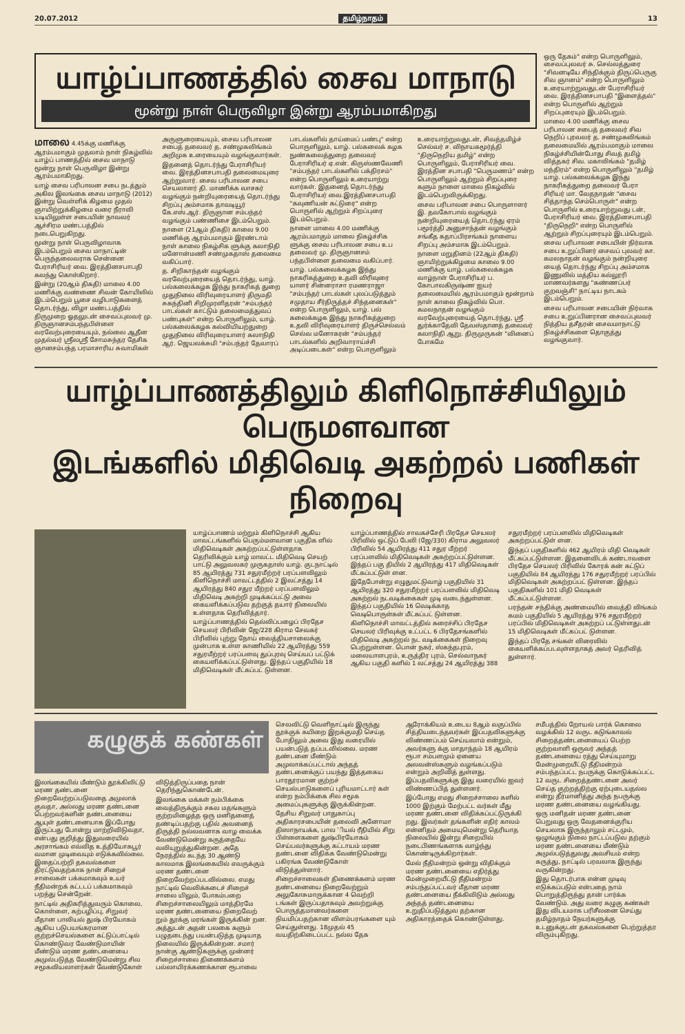20.07.2012 தமிழ்நாதம் 13
யாழ்ப்பாணத்தில் சைவ மாநாடு
மூன்று நாள் பெருவிழா இன்று ஆரம்பமாகிறது
மாலை 4.45க்கு மணிக்கு ஆரம்பமாகும் முதலாம் நாள் நிகழ்வில் யாழ்ப் பாணத்தில் சைவ மாநாடு மூன்று நாள் பெருவிழா இன்று ஆரம்பமாகிறது.
யாழ் சைவ பரிபாலன சபை நடத்தும் அகில இலங்கை சைவ மாநாடு (2012) இன்று வெள்ளிக் கிழமை முதல் ஞாயிற்றுக்கிழமை வரை நீராவி யடியிலுள்ள சபையின் நாவலர் ஆச்சிரம மண்டபத்தில் நடைபெறுகிறது.
மூன்று நாள் பெருவிழாவாக இடம்பெறும் சைவ மாநாட்டின் பெருந்தலைவராக சென்னை பேராசிரியர் வை. இரத்தினசபாபதி கலந்து கொள்கிறார்.
இன்று (20ஆம் திகதி) மாலை 4.00 மணிக்கு வண்ணை சிவன் கோயிலில் இடம்பெறும் பூசை வழிபாடுகளைத் தொடர்ந்து, விழா மண்டபத்தில் திருமுறை ஓதலுடன் சைவப்புலவர் மு. திருஞானசம்பந்தபிள்ளை வரவேற்புரையையும், நல்லை ஆதீன முதல்வர் ஸ்ரீலஸ்ரீ சோமசுந்தர தேசிக ஞானசம்பந்த பரமாசாரிய சுவாமிகள் அருளுரையையும், சைவ பரிபாலன சபைத் தலைவர் த. சண்முகலிங்கம் அறிமுக உரையையும் வழங்குவார்கள்.
இதனைத் தொடர்ந்து பேராசிரியர் வை. இரத்தினசபாபதி தலைமையுரை ஆற்றுவார். சைவ பரிபாலன சபை செயலாளர் தி. மாணிக்க வாசகர் வழங்கும் நன்றியுரையைத் தொடர்ந்து சிறப்பு அம்சமாக தாவடியூர் கே.எஸ்.ஆர். திருஞான சம்பந்தர் வழங்கும் பண்ணிசை இடம்பெறும்.
நாளை (21ஆம் திகதி) காலை 9.00 மணிக்கு ஆரம்பமாகும் இரண்டாம் நாள் காலை நிகழ்சிக ளுக்கு கலாநிதி மனோன்மணி சண்முகதாஸ் தலைமை வகிப்பார்.
த. சிறிகாந்தன் வழங்கும் வரவேற்புரையைத் தொடர்ந்து, யாழ். பல்கலைக்கழக இந்து நாகரிகத் துறை முதுநிலை விரிவுரையாளர் திருமதி சுகந்தினி சிறிமுரளிதரன் "சம்பந்தர் பாடல்கள் காட்டும் தலைமைத்துவப் பண்புகள்" என்ற பொருளிலும், யாழ். பல்கலைக்கழக கல்வியியற்துறை முதுநிலை விரிவுரையாளர் கலாநிதி ஆர். ஜெயலக்சுமி "சம்பந்தர் தேவாரப் பாடல்களில் தாய்மைப் பண்பு" என்ற பொருளிலும், யாழ். பல்கலைக் கழக நுண்கலைத்துறை தலைவர் பேராசிரியர் ஏ.என். கிருஸ்ணவேணி "சம்பந்தர் பாடல்களில் பக்திரசம்" என்ற பொருளிலும் உரையாற்று வார்கள். இதனைத் தொடர்ந்து பேராசிரியர் வை.இரத்தினசபாபதி "கவுணியன் கட்டுரை" என்ற பொருளில் ஆற்றும் சிறப்புரை இடம்பெறும்.
நாளை மாலை 4.00 மணிக்கு ஆரம்பமாகும் மாலை நிகழ்ச்சிக ளுக்கு சைவ பரிபாலன சபை உப தலைவர் மு. திருஞானசம் பந்தபிள்ளை தலைமை வகிப்பார்.
யாழ். பல்கலைக்கழக இந்து நாகரிகத்துறை உதவி விரிவுரை யாளர் சின்னராசா ரமணராஜா "சம்பந்தர் பாடல்கள் புலப்படுத்தும் சமுதாய சீர்திருத்தச் சிந்தனைகள்" என்ற பொருளிலும், யாழ். பல் கலைக்கழக இந்து நாகரிகத்துறை உதவி விரிவுரையாளர் திருச்செல்வம் செல்வ மனோகரன் "சம்பந்தர் பாடல்களில் அறிவாராய்ச்சி அடிப்படைகள்" என்ற பொருளிலும் உரையாற்றுவதுடன், சிவத்தமிழ்ச் செல்வர் ச. விநாயகமூர்த்தி "திருநெறிய தமிழ்" என்ற பொருளிலும், பேராசிரியர் வை. இரத்தின சபாபதி "பெருமணம்" என்ற பொருளிலும் ஆற்றும் சிறப்புரை களும் நாளை மாலை நிகழ்வில் இடம்பெறவிருக்கிறது.
சைவ பரிபாலன சபை பொருளாளர் இ. தவகோபால் வழங்கும் நன்றியுரையைத் தொடர்ந்து ஏரம் பமூர்த்தி அனுசாந்தன் வழங்கும் சங்கீத கதாப்பிரசங்கம் நாளைய சிறப்பு அம்சமாக இடம்பெறும்.
நாளை மறுதினம் (22ஆம் திகதி) ஞாயிற்றுக்கிழமை காலை 9.00 மணிக்கு யாழ். பல்கலைக்கழக வாழ்நாள் பேராசிரியர் ப. கோபாலகிருஷ்ண ஐயர் தலைமையில் ஆரம்பமாகும் மூன்றாம் நாள் காலை நிகழ்வில் பொ. கமலநாதன் வழங்கும் வரவேற்புரையைத் தொடர்ந்து, ஸ்ரீ துர்க்காதேவி தேவஸ்தானத் தலைவர் கலாநிதி ஆறு. திருமுருகன் "வினைப் போகமே
ஒரு தேகம்" என்ற பொருளிலும், சைவப்புலவர் சு. செல்லத்துரை "சிவனடியே சிந்திக்கும் திருப்பெருகு சிவ ஞானம்" என்ற பொருளிலும் உரையாற்றுவதுடன் பேராசிரியர் வை. இரத்தினசபாபதி "இளைத்தல்" என்ற பொருளில் ஆற்றும் சிறப்புரையும் இடம்பெறும்.
மாலை 4.00 மணிக்கு சைவ பரிபாலன சபைத் தலைவர் சிவ நெறிப் புரவலர் த. சண்முகலிங்கம் தலைமையில் ஆரம்பமாகும் மாலை நிகழ்ச்சியின்போது சிவத் தமிழ் வித்தகர் சிவ. மகாலிங்கம் "தமிழ் மந்திரம்" என்ற பொருளிலும் "தமிழ் யாழ். பல்கலைக்கழக இந்து நாகரிகத்துறை தலைவர் பேரா சிரியர் மா. வேதநாதன் "சைவ சித்தாந்த செம்பொருள்" என்ற பொருளில் உரையாற்றுவது டன், பேராசிரியர் வை. இரத்தினசபாபதி "திருநெறி" என்ற பொருளில் ஆற்றும் சிறப்புரையும் இடம்பெறும்.
சைவ பரிபாலன சபையின் நிர்வாக சபை உறுப்பினர் சைவப் புலவர் கா. கமலநாதன் வழங்கும் நன்றியுரை யைத் தொடர்ந்து சிறப்பு அம்சமாக இணுவில் மத்திய கல்லூரி மாணவர்களது "கண்ணப்பர் குறவஞ்சி" நாட்டிய நாடகம் இடம்பெறும்.
சைவ பரிபாலன சபையின் நிர்வாக சபை உறுப்பினரான சைவப்புலவர் நித்திய தசீதரன் சைவமாநாட்டு நிகழ்ச்சிகளை தொகுத்து வழங்குவார்.
யாழ்ப்பாணத்திலும் கிளிநொச்சியிலும் பெருமளவான
இடங்களில் மிதிவெடி அகற்றல் பணிகள் நிறைவு
யாழ்ப்பாணம் மற்றும் கிளிநொச்சி ஆகிய மாவட்டங்களில் பெரும்மளவான பகுதிக ளில் மிதிவெடிகள் அகற்றப்பட்டுள்ளதாக தெரிவிக்கும் யாழ் மாவட்ட மிதிவெடி செயற் பாட்டு அலுவலகர் முருகதாஸ் யாழ். குடநாட்டில் 85 ஆயிரத்து 731 சதுரமீற்றர் பரப்பளவிலும் கிளிநொச்சி மாவட்டத்தில் 2 இலட்சத்து 14 ஆயிரத்து 840 சதுர மீற்றர் பரப்பளவிலும் மிதிவெடி அகற்றி முடிக்கப்பட்டு அவை கையளிக்கப்படுவ தற்குத் தயார் நிலையில் உள்ளதாக தெரிவித்தார்.
யாழ்ப்பாணத்தில் தெல்லிப்பழைப் பிரதேச செயலர் பிரிவின் ஜே/228 கிராம சேவகர் பிரிவில் புற்று நோய் வைத்தியசாலைக்கு முன்பாக உள்ள காணியில் 22 ஆயிரத்து 559 சதுரமீற்றர் பரப்பளவு துப்புரவு செய்யப் பட்டுக் கையளிக்கப்பட்டுள்ளது. இந்தப் பகுதியில் 18 மிதிவெடிகள் மீட்கப்பட் டுள்ளன.
யாழ்ப்பாணத்தில் சாவகச்சேரி பிரதேச செயலர் பிரிவில் ஒட்டுப் பேலி (ஜே/330) கிராம அலுவலர் பிரிவில் 54 ஆயிரத்து 411 சதுர மீற்றர் பரப்பளவில் மிதிவெடிகள் அகற்றப்பட்டுள்ளன. இந்தப் பகு தியில் 2 ஆயிரத்து 417 மிதிவெடிகள் மீட்கப்பட்டுள் ளன.
இதேபோன்று எழுதுமட்டுவாழ் பகுதியில் 31 ஆயிரத்து 320 சதுரமீற்றர் பரப்பளவில் மிதிவெடி அகற்றல் நடவடிக்கைகள் முடி வடைந்துள்ளன. இந்தப் பகுதியில் 16 வெடிக்காத வெடிபொருள்கள் மீட்கப்பட் டுள்ளன.
கிளிநொச்சி மாவட்டத்தில் கரைச்சிப் பிரதேச செயலர் பிரிவுக்கு உட்பட்ட 6 பிரதேசங்களில் மிதிவெடி அகற்றல் நட வடிக்கைகள் நிறைவு பெற்றுள்ளன. பொன் நகர், ஸ்கந்தபுரம், மலையாளபுரம், உருத்திர புரம், செல்வாநகர் ஆகிய பகுதி களில் 1 லட்சத்து 24 ஆயிரத்து 388 சதுரமீற்றர் பரப்பளவில் மிதிவெடிகள் அகற்றப்பட்டுள் ளன.
இந்தப் பகுதிகளில் 462 ஆயிரம் மிதி வெடிகள் மீட்கப்பட்டுள்ளன. இதனைவிடக் கண்டாவளை பிரதேச செயலர் பிரிவில் கோரக் கன் கட்டுப் பகுதியில் 84 ஆயிரத்து 176 சதுரமீற்றர் பரப்பில் மிதிவெடிகள் அகற்றப்பட் டுள்ளன. இந்தப் பகுதிகளில் 101 மிதி வெடிகள் மீட்கப்பட்டுள்ளன.
பரந்தன் சந்திக்கு அண்மையில் வைத்தி லிங்கம் கமம் பகுதியில் 5 ஆயிரத்து 976 சதுரமீற்றர் பரப்பில் மிதிவெடிகள் அகற்றப் பட்டுள்ளதுடன் 15 மிதிவெடிகள் மீட்கப்பட் டுள்ளன.
இந்தப் பிரதே சங்கள் விரைவில் கையளிக்கப்படவுள்ளதாகத் அவர் தெரிவித் துள்ளார்.
கழுகுக் கண்கள்
இலங்கையில் மீண்டும் தூக்கிலிட்டு மரண தண்டனை நிறைவேற்றப்படுவதை அமுலாக் குவதா, அல்லது மரண தண்டனை பெற்றவர்களின் தண்டனையை ஆயுள் தண்டனையாக இப்போது இருப்பது போன்று மாற்றிவிடுவதா, என்பது குறித்து இதுவரையில் அரசாங்கம் எவ்வித உத்தியோகபூர் வமான முடிவையும் எடுக்கவில்லை. இதைப்பற்றி தகவல்களை திரட்டுவதற்காக நான் சிறைச் சாலைகள் பக்கமாகவும் உயர் நீதிமன்றக் கட்டடப் பக்கமாகவும் பறந்து சென்றேன்.
நாட்டில் அதிகரித்துவரும் கொலை, கொள்ளை, கற்பழிப்பு, சிறுவர் மீதான பாலியல் துஷ் பிரயோகம் ஆகிய படுபயங்கரமான குற்றச்செயல்களை கட்டுப்பாட்டில் கொண்டுவர வேண்டுமாயின் மீண்டும் மரண தண்டனையை அமுல்படுத்த வேண்டுமென்று சில சமூகவியலாளர்கள் வேண்டுகோள் விடுத்திருப்பதை நான் தெரிந்துகொண்டேன்.
இலங்கை மக்கள் நம்பிக்கை வைத்திருக்கும் சகல மதங்களும் குற்றமிழைத்த ஒரு மனிதனைத் தண்டிப்பதற்கு பதில் அவனைத் திருத்தி நல்லவனாக வாழ வைக்க வேண்டுமென்று கருத்தையே வலியுறுத்துகின்றன. அதே நேரத்தில் கடந்த 30 ஆண்டு காலமாக இலங்கையில் எவருக்கும் மரண தண்டனை நிறைவேற்றப்படவில்லை. எமது நாட்டில் வெலிக்கடைச் சிறைச் சாலை யிலும், போகம்பறை சிறைச்சாலையிலும் மாத்திரமே மரண தண்டனையை நிறைவேற் றும் தூக்கு மரங்கள் இருக்கின் றன. அத்துடன் அதன் பலகை களும் பழுதடைந்து பயன்படுத்த முடியாத நிலையில் இருக்கின்றன. சமார் நான்கு ஆண்டுகளுக்கு முன்னர் சிறைச்சாலை திணைக்களம் பல்லாயிரக்கணக்கான ரூபாவை
செலவிட்டு வெளிநாட்டில் இருந்து தூக்குக் கயிறை இறக்குமதி செய்த போதிலும் அவை இது வரையில் பயன்படுத் தப்படவில்லை. மரண தண்டனை மீண்டும் அமுலாக்கப்பட்டால் அந்தத் தண்டனைக்குப் பயந்து இத்தகைய பாரதூரமான குற்றச் செயல்பாடுகளைப் புரியமாட்டார் கள் என்ற நம்பிக்கை சில சமூக அமைப்புகளுக்கு இருக்கின்றன.
தேசிய சிறுவர் பாதுகாப்பு அதிகாரசபையின் தலைவி அனோமா திஸாநாயக்க, பால 'ியல் ரீதியில் சிறு பிள்ளைகளை துஷ்பிரயோகம் செய்பவர்களுக்கு கட்டாயம் மரண தண்டனை விதிக்க வேண்டுமென்று பகிரங்க வேண்டுகோள் விடுத்துள்ளார்.
சிறைச்சாலைகள் திணைக்களம் மரண தண்டனையை நிறைவேற்றும் அலுகோசுமாருக்கான 4 வெற்றி டங்கள் இருப்பதாகவும் அவற்றுக்கு பொருத்தமானவர்களை நியமிப்பதற்கான விளம்பரங்களை யும் செய்துள்ளது. 18முதல் 45 வயதிற்கிடைப்பட்ட நல்ல தேக ஆரோக்கியம் உடைய 8ஆம் வகுப்பில் சித்தியடைந்தவர்கள் இப்பதவிகளுக்கு விண்ணப்பம் செய்யலாம் என்றும், அவர்களு க்கு மாதாந்தம் 18 ஆயிரம் ரூபா சம்பளமும் ஏனைய அலவன்ஸ்களும் வழங்கப்படும் என்றும் அறிவித் துள்ளது. இப்பதவிகளுக்கு இது வரையில் ஐவர் விண்ணப்பித் துள்ளனர்.
இப்போது எமது சிறைச்சாலை களில் 1000 இற்கும் மேற்பட்ட வர்கள் மீது மரண தண்டனை விதிக்கப்பட்டுருக்கி றது. இவர்கள் தங்களின் எதிர் காலம் என்னிதம் அமையுமென்று தெரியாத நிலையில் இன்று சிறையில் நடைபிணங்களாக வாழ்ந்து கொண்டிருக்கிறார்கள்.
மேல் நீதிமன்றம் ஒன்று விதிக்கும் மரண தண்டனையை எதிர்த்து மேன்முறையீட்டு நீதிமன்றம் சம்பந்தப்பட்டவர் மீதான மரண தண்டனையை நீக்கிவிடும் அல்லது அந்தத் தண்டனையை உறுதிப்படுத்துவ தற்கான அதிகாரத்தைக் கொண்டுள்ளது.
சமீபத்தில் றோயல் பார்க் கொலை வழக்கில் 12 வருட கடுங்காவல் சிறைத்தண்டனையைப் பெற்ற குற்றவாளி ஒருவர் அந்தத் தண்டனையை ரத்து செய்யுமாறு மேன்முறையீட்டு நீதிமன்றம் சம்பந்தப்பட்ட நபருக்கு கொடுக்கப்பட்ட 12 வருட சிறைத்தண்டனை அவர் செய்த குற்றத்திற்கு ஏற்புடையதல்ல என்று தீர்மானித்து அந்த நபருக்கு மரண தண்டனையை வழங்கியது.
ஒரு மனிதன் மரண தண்டனை பெறுவது ஒரு வேதனைக்குரிய செயலாக இருந்தாலும் சட்டமும், ஒழுங்கும் நிலை நாட்டப்படுவ தற்கும் மரண தண்டனையை மீண்டும் அமுல்படுத்துவது அவசியம் என்ற கருத்து, நாட்டில் பரவலாக இருந்து வருகின்றது.
இது தொடர்பாக என்ன முடிவு எடுக்கப்படும் என்பதை நாம் பொறுத்திருந்து தான் பார்க்க வேண்டும். அது வரை கழுகு கண்கள் இது விடயமாக பரிசீலனை செய்து தமிழ்நாதம் நேயர்களுக்கு உடனுக்குடன் தகவல்களை பெற்றுத்தர விரும்புகிறது.